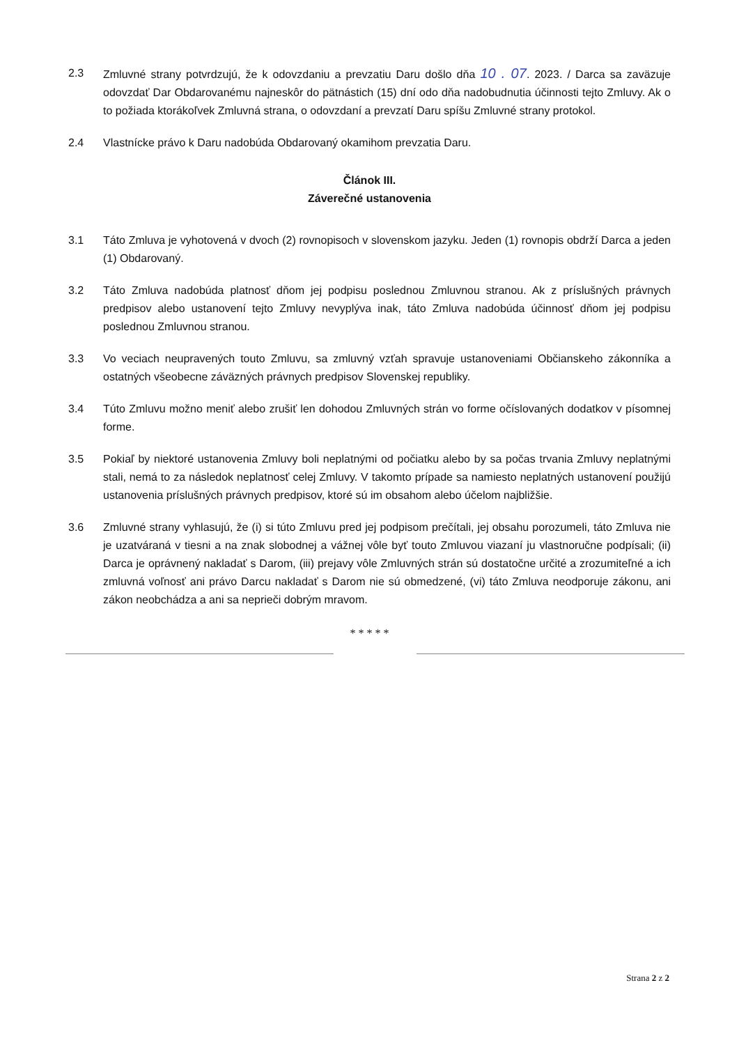2.3 Zmluvné strany potvrdzujú, že k odovzdaniu a prevzatiu Daru došlo dňa 10 . 07. 2023. / Darca sa zaväzuje odovzdať Dar Obdarovanému najneskôr do pätnástich (15) dní odo dňa nadobudnutia účinnosti tejto Zmluvy. Ak o to požiada ktorákoľvek Zmluvná strana, o odovzdaní a prevzatí Daru spíšu Zmluvné strany protokol.
2.4 Vlastnícke právo k Daru nadobúda Obdarovaný okamihom prevzatia Daru.
Článok III.
Záverečné ustanovenia
3.1 Táto Zmluva je vyhotovená v dvoch (2) rovnopisoch v slovenskom jazyku. Jeden (1) rovnopis obdrží Darca a jeden (1) Obdarovaný.
3.2 Táto Zmluva nadobúda platnosť dňom jej podpisu poslednou Zmluvnou stranou. Ak z príslušných právnych predpisov alebo ustanovení tejto Zmluvy nevyplýva inak, táto Zmluva nadobúda účinnosť dňom jej podpisu poslednou Zmluvnou stranou.
3.3 Vo veciach neupravených touto Zmluvu, sa zmluvný vzťah spravuje ustanoveniami Občianskeho zákonníka a ostatných všeobecne záväzných právnych predpisov Slovenskej republiky.
3.4 Túto Zmluvu možno meniť alebo zrušiť len dohodou Zmluvných strán vo forme očíslovaných dodatkov v písomnej forme.
3.5 Pokiaľ by niektoré ustanovenia Zmluvy boli neplatnými od počiatku alebo by sa počas trvania Zmluvy neplatnými stali, nemá to za následok neplatnosť celej Zmluvy. V takomto prípade sa namiesto neplatných ustanovení použijú ustanovenia príslušných právnych predpisov, ktoré sú im obsahom alebo účelom najbližšie.
3.6 Zmluvné strany vyhlasujú, že (i) si túto Zmluvu pred jej podpisom prečítali, jej obsahu porozumeli, táto Zmluva nie je uzatváraná v tiesni a na znak slobodnej a vážnej vôle byť touto Zmluvou viazaní ju vlastnoručne podpísali; (ii) Darca je oprávnený nakladať s Darom, (iii) prejavy vôle Zmluvných strán sú dostatočne určité a zrozumiteľné a ich zmluvná voľnosť ani právo Darcu nakladať s Darom nie sú obmedzené, (vi) táto Zmluva neodporuje zákonu, ani zákon neobchádza a ani sa neprieči dobrým mravom.
* * * * *
Strana 2 z 2